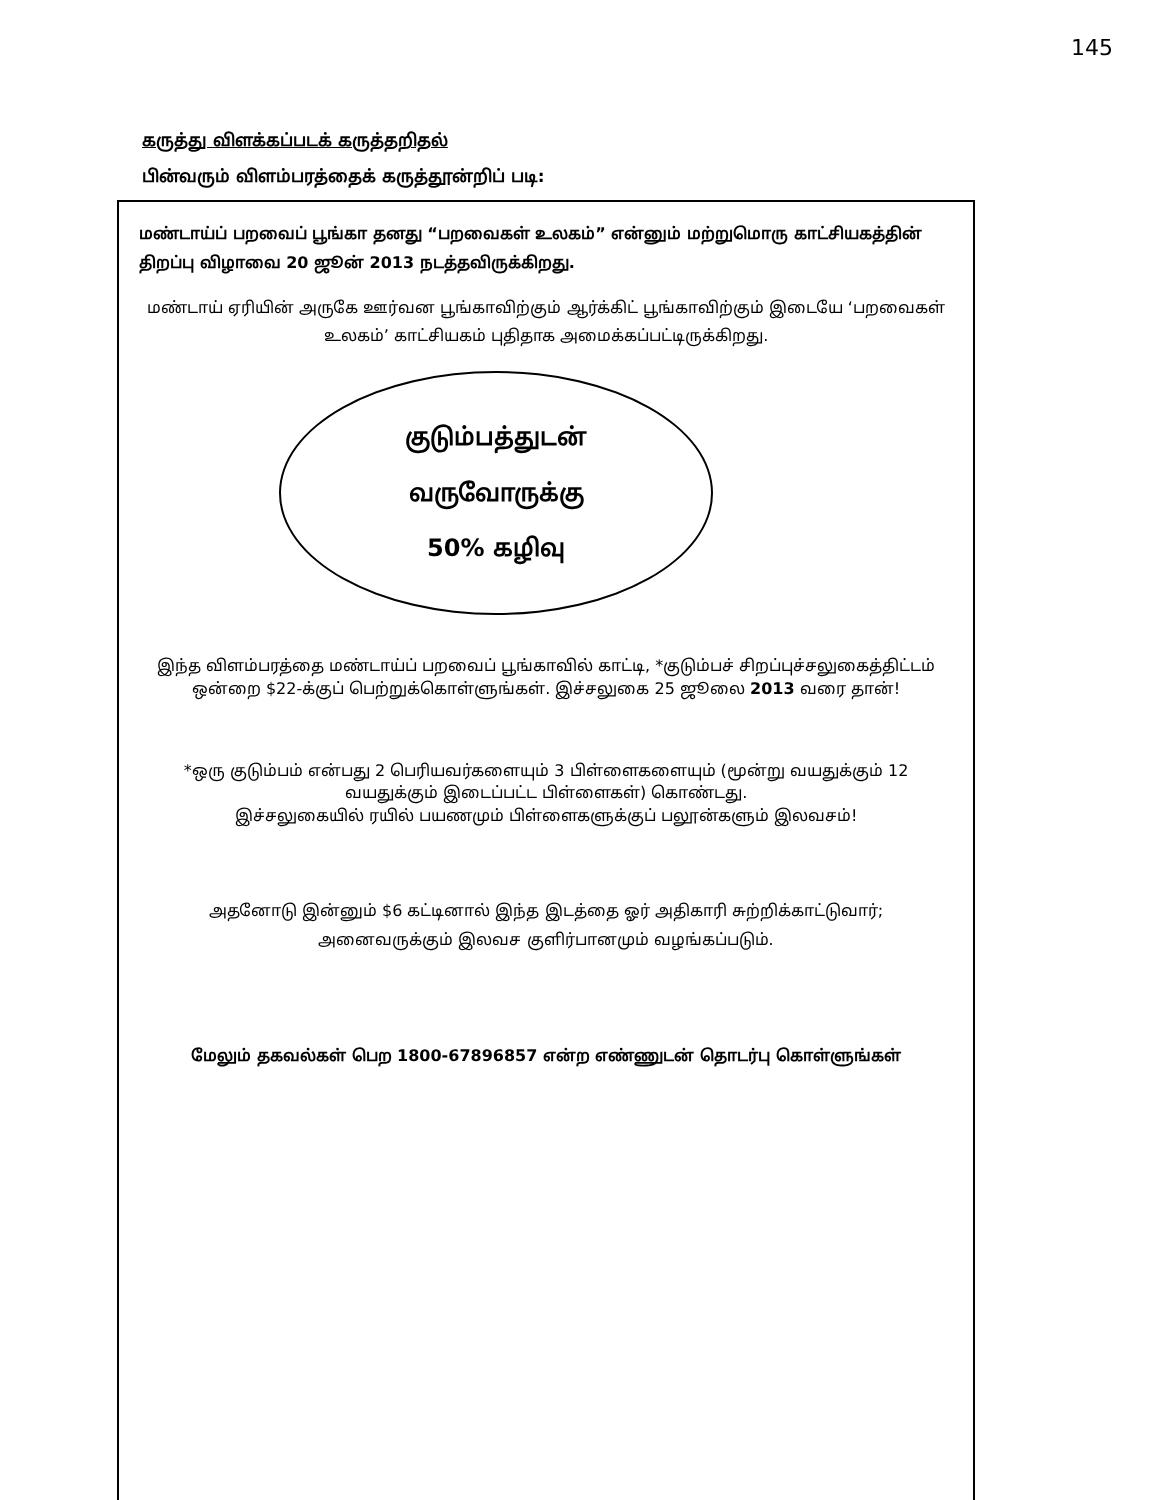145
கருத்து விளக்கப்படக் கருத்தறிதல்
பின்வரும் விளம்பரத்தைக் கருத்தூன்றிப் படி:
மண்டாய்ப் பறவைப் பூங்கா தனது “பறவைகள் உலகம்” என்னும் மற்றுமொரு காட்சியகத்தின் திறப்பு விழாவை 20 ஜூன் 2013 நடத்தவிருக்கிறது.
மண்டாய் ஏரியின் அருகே ஊர்வன பூங்காவிற்கும் ஆர்க்கிட் பூங்காவிற்கும் இடையே ‘பறவைகள் உலகம்’ காட்சியகம் புதிதாக அமைக்கப்பட்டிருக்கிறது.
குடும்பத்துடன்
வருவோருக்கு
50% கழிவு
இந்த விளம்பரத்தை மண்டாய்ப் பறவைப் பூங்காவில் காட்டி, *குடும்பச் சிறப்புச்சலுகைத்திட்டம் ஒன்றை $22-க்குப் பெற்றுக்கொள்ளுங்கள். இச்சலுகை 25 ஜூலை 2013 வரை தான்!
*ஒரு குடும்பம் என்பது 2 பெரியவர்களையும் 3 பிள்ளைகளையும் (மூன்று வயதுக்கும் 12 வயதுக்கும் இடைப்பட்ட பிள்ளைகள்) கொண்டது.
இச்சலுகையில் ரயில் பயணமும் பிள்ளைகளுக்குப் பலூன்களும் இலவசம்!
அதனோடு இன்னும் $6 கட்டினால் இந்த இடத்தை ஓர் அதிகாரி சுற்றிக்காட்டுவார்; அனைவருக்கும் இலவச குளிர்பானமும் வழங்கப்படும்.
மேலும் தகவல்கள் பெற 1800-67896857 என்ற எண்ணுடன் தொடர்பு கொள்ளுங்கள்